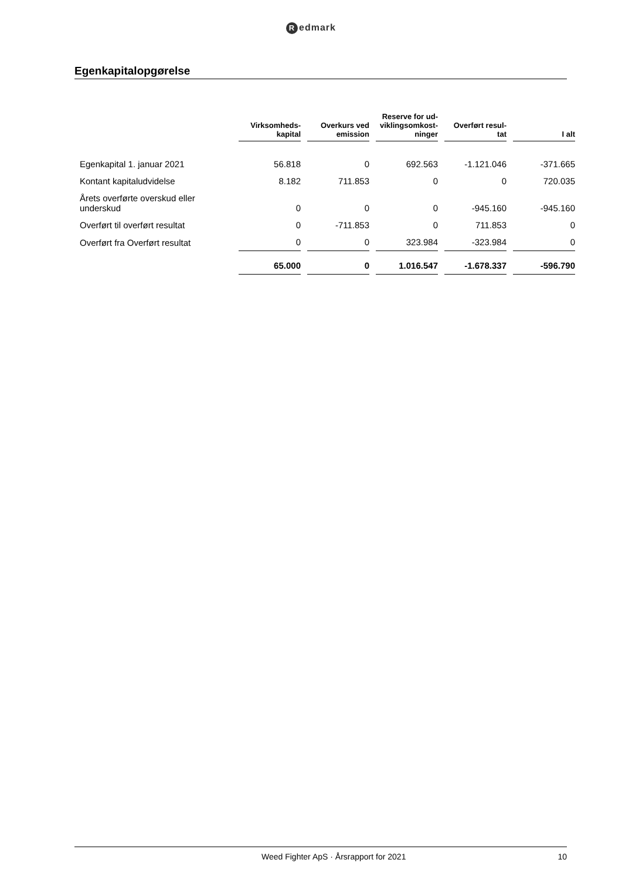Redmark
Egenkapitalopgørelse
| | Virksomheds- kapital | Overkurs ved emission | Reserve for ud- viklingsomkost- ninger | Overført resul- tat | I alt |
| --- | --- | --- | --- | --- | --- |
| Egenkapital 1. januar 2021 | 56.818 | 0 | 692.563 | -1.121.046 | -371.665 |
| Kontant kapitaludvidelse | 8.182 | 711.853 | 0 | 0 | 720.035 |
| Årets overførte overskud eller underskud | 0 | 0 | 0 | -945.160 | -945.160 |
| Overført til overført resultat | 0 | -711.853 | 0 | 711.853 | 0 |
| Overført fra Overført resultat | 0 | 0 | 323.984 | -323.984 | 0 |
| | 65.000 | 0 | 1.016.547 | -1.678.337 | -596.790 |
Weed Fighter ApS · Årsrapport for 2021 10